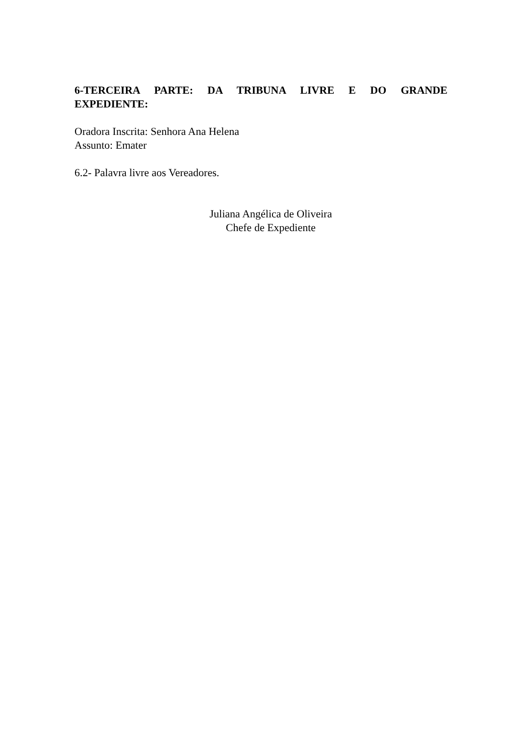6-TERCEIRA PARTE: DA TRIBUNA LIVRE E DO GRANDE EXPEDIENTE:
Oradora Inscrita: Senhora Ana Helena
Assunto: Emater
6.2- Palavra livre aos Vereadores.
Juliana Angélica de Oliveira
Chefe de Expediente